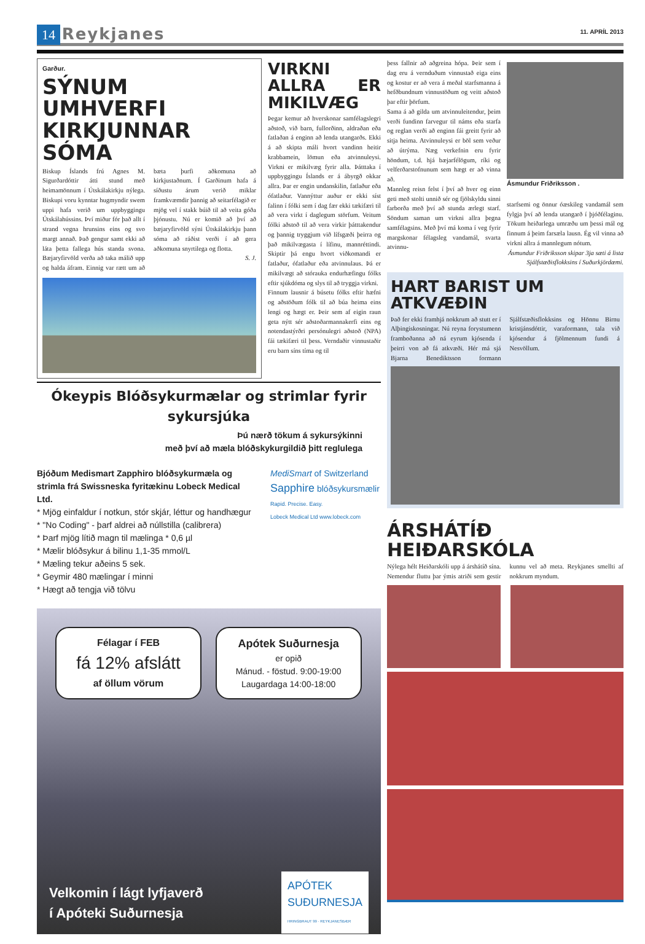14 Reykjanes 11. APRÍL 2013
Garður.
SÝNUM UMHVERFI KIRKJUNNAR SÓMA
Biskup Íslands frú Agnes M. Sigurðardóttir átti stund með heimamönnum í Útskálakirkju nýlega. Biskupi voru kynntar hugmyndir swem uppi hafa verið um uppbyggingu Útskálahússins. Því miður fór það allt í strand vegna hrunsins eins og svo margt annað. Það gengur samt ekki að láta þetta fallega hús standa svona. Bæjaryfirvöld verða að taka málið upp og halda áfram. Einnig var rætt um að bæta þurfi aðkomuna að kirkjustaðnum. Í Garðinum hafa á síðustu árum verið miklar framkvæmdir þannig að seitarfélagið er mjög vel í stakk búið til að veita góða þjónustu. Nú er komið að því að bæjaryfirvöld sýni Útskálakirkju þann sóma að ráðist verði í að gera aðkomuna snyrtilega og flotta.
S. J.
VIRKNI ALLRA ER MIKILVÆG
Þegar kemur að hverskonar samfélagslegri aðstoð, við barn, fullorðinn, aldraðan eða fatlaðan á enginn að lenda utangarðs. Ekki á að skipta máli hvort vandinn heitir krabbamein, lömun eða atvinnuleysi. Virkni er mikilvæg fyrir alla. Þátttaka í uppbyggingu Íslands er á ábyrgð okkar allra. Þar er engin undanskilin, fatlaður eða ófatlaður. Vannýttur auður er ekki síst falinn í fólki sem í dag fær ekki tækifæri til að vera virkt í daglegum störfum. Veitum fólki aðstoð til að vera virkir þátttakendur og þannig tryggjum við lífsgæði þeirra og það mikilvægasta í lífinu, mannréttindi. Skiptir þá engu hvort viðkomandi er fatlaður, ófatlaður eða atvinnulaus. Þá er mikilvægt að stórauka endurhæfingu fólks eftir sjúkdóma og slys til að tryggja virkni.
Finnum lausnir á búsetu fólks eftir hæfni og aðstöðum fólk til að búa heima eins lengi og hægt er. Þeir sem af eigin raun geta nýtt sér aðstoðarmannakerfi eins og notendastýrðri persónulegri aðstoð (NPA) fái tækifæri til þess. Verndaðir vinnustaðir eru barn síns tíma og til
Ókeypis Blóðsykurmælar og strimlar fyrir sykursjúka
Þú nærð tökum á sykursýkinni
með því að mæla blóðskykurgildið þitt reglulega
Bjóðum Medismart Zapphiro blóðsykurmæla og strimla frá Swissneska fyritækinu Lobeck Medical Ltd.
* Mjög einfaldur í notkun, stór skjár, léttur og handhægur
* "No Coding" - þarf aldrei að núllstilla (calibrera)
* Þarf mjög lítið magn til mælinga * 0,6 µl
* Mælir blóðsykur á bilinu 1,1-35 mmol/L
* Mæling tekur aðeins 5 sek.
* Geymir 480 mælingar í minni
* Hægt að tengja við tölvu
MediSmart of Switzerland
Sapphire blóðsykursmælir
Rapid. Precise. Easy.
Lobeck Medical Ltd www.lobeck.com
Félagar í FEB
fá 12% afslátt
af öllum vörum
Apótek Suðurnesja
er opið
Mánud. - föstud. 9:00-19:00
Laugardaga 14:00-18:00
Velkomin í lágt lyfjaverð
í Apóteki Suðurnesja
APÓTEK
SUÐURNESJA
HRINGBRAUT 99 · REYKJANESBÆR
þess fallnir að aðgreina hópa. Þeir sem í dag eru á vernduðum vinnustað eiga eins og kostur er að vera á meðal starfsmanna á hefðbundnum vinnustöðum og veitt aðstoð þar eftir þörfum.
Sama á að gilda um atvinnuleitendur, þeim verði fundinn farvegur til náms eða starfa og reglan verði að enginn fái greitt fyrir að sitja heima. Atvinnuleysi er böl sem veður að útrýma. Næg verkefnin eru fyrir höndum, t.d. hjá bæjarfélögum, ríki og velferðarstofnunum sem hægt er að vinna að.
Mannleg reisn felst í því að hver og einn geti með stolti unnið sér og fjölskyldu sinni farborða með því að stunda ærlegt starf. Söndum saman um virkni allra þegna samfélagsins. Með því má koma í veg fyrir margskonar félagsleg vandamál, svarta atvinnu-
Ásmundur Friðriksson .
starfsemi og önnur óæskileg vandamál sem fylgja því að lenda utangarð í þjóðfélaginu. Tökum heiðarlega umræðu um þessi mál og finnum á þeim farsæla lausn. Ég vil vinna að virkni allra á mannlegum nótum.
Ásmundur Friðriksson skipar 3ja sæti á lista Sjálfstæðisflokksins í Suðurkjördæmi.
HART BARIST UM ATKVÆÐIN
Það fer ekki framhjá nokkrum að stutt er í Alþingiskosningar. Nú reyna forystumenn framboðanna að ná eyrum kjósenda í þeirri von að fá atkvæði. Hér má sjá Bjarna Benediktsson formann Sjálfstæðisflokksins og Hönnu Birnu kristjánsdóttir, varaformann, tala við kjósendur á fjölmennum fundi á Nesvöllum.
ÁRSHÁTÍÐ HEIÐARSKÓLA
Nýlega hélt Heiðarskóli upp á árshátíð sína. Nemendur fluttu þar ýmis atriði sem gestir kunnu vel að meta. Reykjanes smellti af nokkrum myndum.